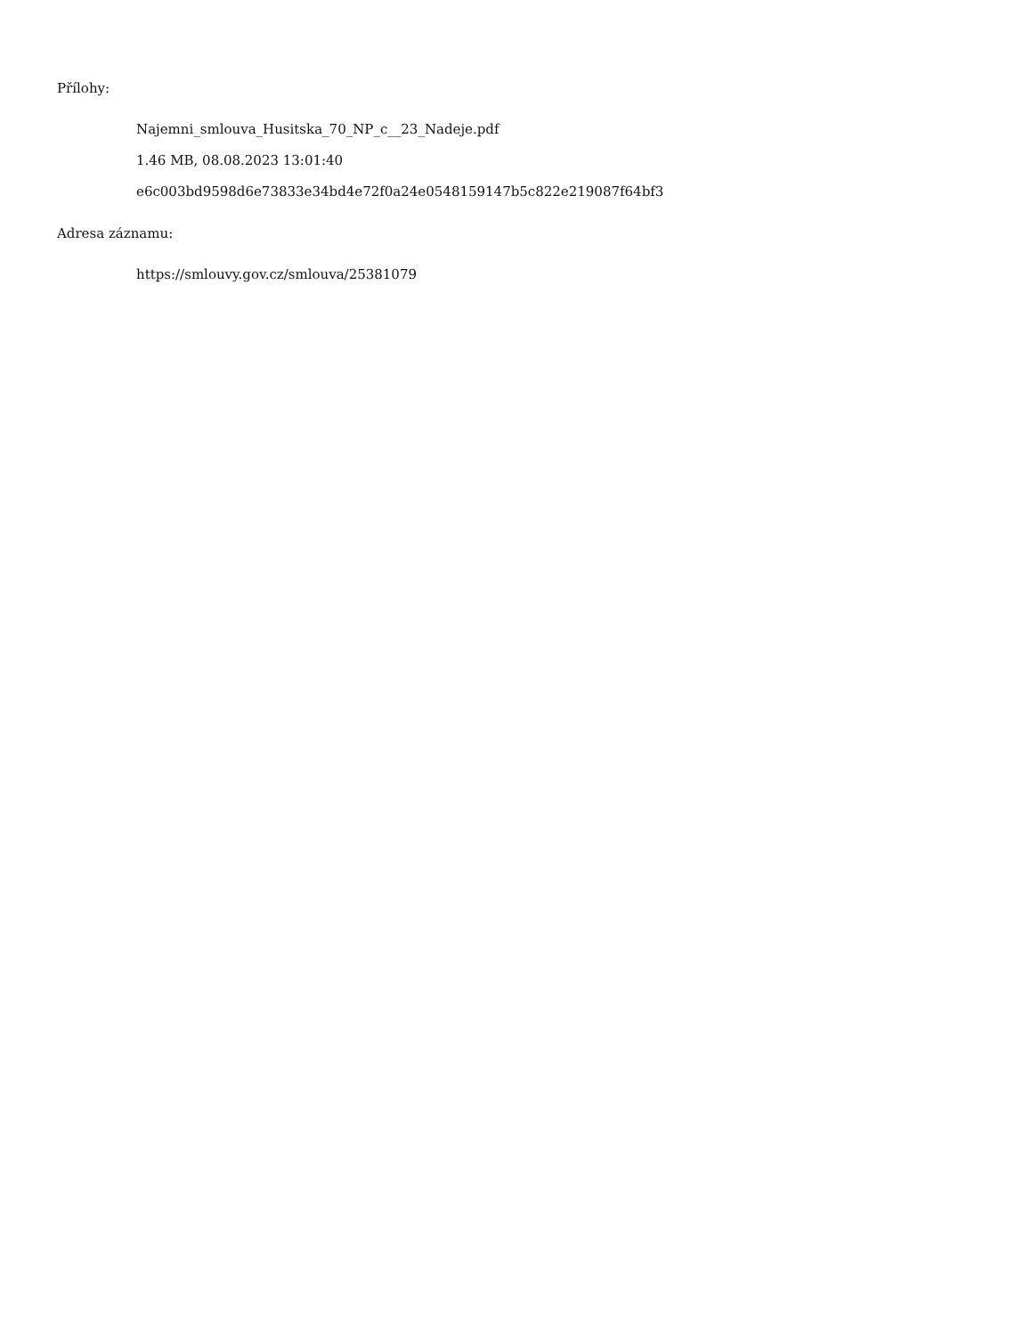Přílohy:
Najemni_smlouva_Husitska_70_NP_c__23_Nadeje.pdf
1.46 MB, 08.08.2023 13:01:40
e6c003bd9598d6e73833e34bd4e72f0a24e0548159147b5c822e219087f64bf3
Adresa záznamu:
https://smlouvy.gov.cz/smlouva/25381079